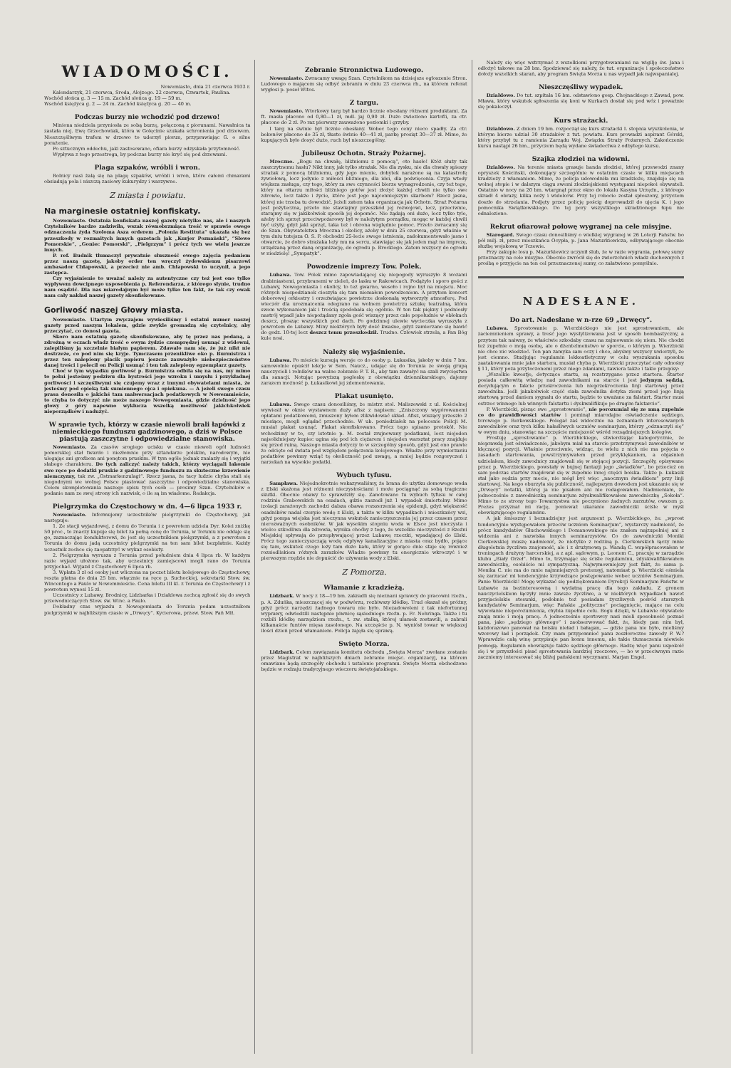WIADOMOŚCI.
Nowemiasto, dnia 21 czerwca 1933 r.
Kalendarzyk, 21 czerwca, Sroda, Alojzego. 22 czerwca, Czwartek, Paulina.
Wschód słońca g. 3 — 15 m. Zachód słońca g. 19 — 59 m.
Wschód księżyca g. 2 — 24 m. Zachód księżyca g. 20 — 40 m.
Podczas burzy nie wchodzić pod drzewo!
Miniona niedziela przyniosła ze sobą burzę, połączoną z piorunami. Nawałnica ta zastała niej. Ewę Grzechowiak, która w Golęcinie szukała schronienia pod drzewem. Nieszczęśliwym trafem w drzewo to uderzył piorun, przyprawiając G. o silne porażenie.
Po sztucznym oddechu, jaki zastosowano, ofiara burzy odzyskała przytomność.
Wypływa z tego przestroga, by podczas burzy nie kryć się pod drzewami.
Plaga szpaków, wróbli i wron.
Rolnicy nasi żalą się na plagę szpaków, wróbli i wron, które całemi chmarami obsiadują pola i niszczą zasiewy kukurydzy i warzywne.
Z miasta i powiatu.
Na marginesie ostatniej konfiskaty.
Nowemiasto. Ostatnia konfiskata naszej gazety nietylko nas, ale i naszych Czytelników bardzo zadziwiła, wszak równobrzmiąca treść w sprawie owego odznaczenia żyda Szoloma Asza orderem „Polonia Restituta” ukazała się bez przeszkody w rozmaitych innych gazetach jak „Kurjer Poznański”, ”Słowo Pomorskie”, „Goniec Pomorski”, „Pielgrzym” i prócz tych we wielu jeszcze innych.
P. ref. Budnik tłumaczył prywatnie słuszność owego zajęcia podaniem przez naszą gazetę, jakoby order ten wręczył żydowskiemu pisarzowi ambasador Chłapowski, a przecież nie amb. Chłapowski to uczynił, a jego zastępca.
Czy wyjaśnienie to uważać należy za autentyczne czy też jest ono tylko wypływem dowcipnego usposobienia p. Referendarza, z którego słynie, trudno nam osądzić. Dla nas miarodajnym być może tylko ten fakt, że tak czy owak nam cały nakład naszej gazety skonfiskowano.
Gorliwość naszej Głowy miasta.
Nowemiasto. Utartym zwyczajem wywiesiliśmy i ostatni numer naszej gazety przed naszym lokalem, gdzie zwykle gromadzą się czytelnicy, aby przeczytać, co donosi gazeta.
Skoro nam ostatnią gazetę skonfiskowano, aby tę przez nas podaną, a zdrożną w oczach władz treść o owym żydzie czemprędzej usunąć z widowni, zalepiliśmy ją szczelnie białym papierem. Zdawało nam się, że już nikt nie dostrzeże, co pod nim się kryje. Tymczasem przenikliwe oko p. Burmistrza i przez ten nalepiony placik papieru jeszcze zauważyło niebezpieczeństwo danej treści i polecił on Policji usunąć i ten tak zalepiony egzemplarz gazety.
Choć w tym wypadku gorliwość p. Burmistrza odbiła się na nas, my mimo to pełni jesteśmy podziwu dla bystrości jego wzroku i umysłu i przykładnej gorliwości i szczęśliwymi się czujemy wraz z innymi obywatelami miasta, że jesteśmy pod opieką tak sumiennego ojca i opiekuna. — A jeżeli swego czasu prasa donosiła o jakichś tam malwersacjach podatkowych w Nowemmieście, to chyba to dotyczyć nie może naszego Nowegomiasta, gdzie dzielność jego głowy z góry napewno wyklucza wszelką możliwość jakichkolwiek nieporządków i nadużyć.
W sprawie tych, którzy w czasie niewoli brali łapówki z niemieckiego funduszu gadzinowego, a dziś w Polsce piastują zaszczytne i odpowiedzialne stanowiska.
Nowemiasto. Za czasów srogiego ucisku w czasie niewoli ogół ludności pomorskiej stał twardo i niezłomnie przy sztandarze polskim, narodowym, nie ulegając ani groźbom ani ponętom pruskim. W tym ogóle jednak znalazły się i wyjątki słabego charakteru. Do tych zaliczyć należy takich, którzy wyciągali łakomie swe ręce po dodatki pruskie z gadzinowego funduszu za skuteczne krzewienie niemczyzny, tak zw. „Ostmarkenzulagi”. Rzecz jasna, że tacy ludzie chyba stali się niegodnymi we wolnej Polsce piastować zaszczytne i odpowiedzialne stanowiska. Celem skompletowania naszego spisu tych osób — prosimy Szan. Czytelników o podanie nam ze swej strony ich nazwisk, o ile są im wiadome. Redakcja.
Pielgrzymka do Częstochowy w dn. 4—6 lipca 1933 r.
Nowemiasto. Informujemy uczestników pielgrzymki do Częstochowy, jak następuje:
1. Ze stacji wyjazdowej, z domu do Torunia i z powrotem udziela Dyr. Kolei zniżkę 50 proc., to znaczy kupuje się bilet za pełną cenę do Torunia, w Toruniu nie oddaje się go, zaznaczając konduktorowi, że jest się uczestnikiem pielgrzymki, a z powrotem z Torunia do domu jadą uczestnicy pielgrzymki na ten sam bilet bezpłatnie. Każdy uczestnik zechce się zaopatrzyć w wykaz osobisty.
2. Pielgrzymka wyrusza z Torunia przed południem dnia 4 lipca rb. W każdym razie wyjazd ułożono tak, aby uczestnicy zamiejscowi mogli rano do Torunia przyjechać. Wyjazd z Częstochowy 6 lipca rb.
3. Wpłata 3 zł od osoby jest wliczona na poczet biletu kolejowego do Częstochowy, reszta płatna do dnia 25 bm. włącznie na ręce p. Suchockiej, sekretarki Stow. św. Wincentego a Paulo w Nowemmieście. Cena biletu III kl. z Torunia do Częstochowy i z powrotem wynosi 15 zł.
Uczestnicy z Lubawy, Brodnicy, Lidzbarka i Działdowa zechcą zgłosić się do swych przewodniczących Stow. św. Winc. a Paulo.
Dokładny czas wyjazdu z Nowegomiasta do Torunia podam uczestnikom pielgrzymki w najbliższym czasie w „Drwęcy”. Kycierowa, przew. Stow. Pań Mił.
Zebranie Stronnictwa Ludowego.
Nowemiasto. Zwracamy uwagę Szan. Czytelnikom na dzisiejsze ogłoszenie Stron. Ludowego o mającem się odbyć zebraniu w dniu 23 czerwca rb., na którem referat wygłosi p. poseł Witos.
Z targu.
Nowemiasto. Wtorkowy targ był bardzo licznie obesłany różnemi produktami. Za ft. masła płacono od 0,80—1 zł, mdl. jaj 0,90 zł. Dużo zwieziono kartofli, za ctr. płacono do 2 zł. Po raz pierwszy zauważono poziomki i grzyby.
I targ na świnie był licznie obesłany. Wobec tego ceny nieco spadły. Za ctr. bekonów płacono do 35 zł, tłuste świnie 40—41 zł, parkę prosiąt 30—37 zł. Mimo, że kupujących było dosyć dużo, ruch był nieszczególny.
Jubileusz Ochotn. Straży Pożarnej.
Mroczno. „Bogu na chwałę, bliźniemu z pomocą”, oto hasło! Któż służy tak zaszczytnemu hasłu? Nikt inny, jak tylko strażak. Nie dla zysku, nie dla chwały spieszy strażak z pomocą bliźniemu, gdy jego mienie, dobytek narażone są na katastrofę żywiołową, lecz jedynie z miłości bliźniego, dla idei, dla poświęcenia. Czyja wtedy większa zasługa, czy tego, który za swe czynności bierze wynagrodzenie, czy też tego, który na ołtarzu miłości bliźniego gotów jest złożyć każdej chwili nie tylko swe zdrowie, lecz także i życie, które jest jego najcenniejszym skarbem? Rzecz jasna, której nie trzeba tu dowodzić. Jeżeli zatem taka organizacja jak Ochotn. Straż Pożarna jest pożyteczna, przeto nie stawiajmy przeszkód jej rozwojowi, lecz, przeciwnie, starajmy się w jakikolwiek sposób jej dopomóc. Nie żądają oni dużo, lecz tylko tyle, ażeby ich sprzęt przeciwpożarowy był w należytym porządku, mogąc w każdej chwili być użyty, gdyż jaki sprzęt, taka też i obrona względnie pomoc. Przeto zwracamy się do Szan. Obywatelstwa Mroczna i okolicy, ażeby w dniu 25 czerwca, gdyż właśnie w tym dniu tutejsza O. S. P. obchodzi 25-lecie swego istnienia, zadokumentowało jasno i otwarcie, że dobro strażaka leży mu na sercu, stawiając się jak jeden mąż na imprezę, urządzaną przez daną organizację, do ogrodu p. Brockiego. Zatem wszyscy do ogrodu w niedzielę! „Sympatyk”.
Powodzenie imprezy Tow. Polek.
Lubawa. Tow. Polek mimo zapowiadającej się niepogody wyruszyło 8 wozami drabiniastemi, przybranemi w zieleń, do lasku w Rakowicach. Podążyło i sporo gości z Lubawy, Nowegomiasta i okolicy, to też gwarno, wesoło i rojno był na miejscu. Moc różnych niespodzianek cieszyła się tam niemałem powodzeniem. A przytem koncert doborowej orkiestry i orzeźwiające powietrze doskonałą wytworzyły atmosferę. Pod wieczór dla urozmaicenia odegrano na wolnem powietrzu sztukę teatralną, która swem wykonaniem jak i treścią spodobała się ogólnie. W ten tak piękny i podniosły nastrój wpadł jako niepożądany zgoła gość wiszący przez całe popołudnie w obłokach deszcz, płosząc wszystkich pod dach. Po godzinnej ulewie wycieczka wyruszyła z powrotem do Lubawy. Miny niektórych były dość kwaśne, gdyż zamierzano się bawić do godz. 10-tej lecz deszcz temu przeszkodził. Trudno. Człowiek strzela, a Pan Bóg kule nosi.
Należy się wyjaśnienie.
Lubawa. Po mieście kursują wersje co do osoby p. Łukasika, jakoby w dniu 7 bm. samowolnie opuścił lekcje w Sem. Naucz., udając się do Torunia ze swoją grupą nauczycieli i rolników na walne zebranie P. T. R., aby tam zawałyć na szali zwycięstwa dla sanacji. Notując powyższą pogłoskę z obowiązku dziennikarskiego, dajemy zarazem możność p. Łukasikowi jej zdementowania.
Plakat usunięto.
Lubawa. Swego czasu donosiliśmy, że mistrz stol. Maliszewski z ul. Kościelnej wywiesił w oknie wystawnem duży afisz z napisem: „Zniszczony wygórowanemi opłatami podatkowemi, zmuszony byłem zlikwidować skład. Afisz, wiszący przeszło 2 miesiące, mogli oglądać przechodnie. W ub. poniedziałek na polecenie Policji M. musiał plakat usunąć. Plakat skonfiskowano. Prócz tego spisano protokół. Nie wchodzimy w to, czy istotnie p. M. został zrujnowany podatkami, lecz niejeden najsolidniejszy kupiec ugina się pod ich ciężarem i niejeden warsztat pracy znajduje się przed ruiną. Naszego miasta dotyczy to w szczególny sposób, gdyż jest ono prawie że odcięte od świata pod względem połączenia kolejowego. Władze przy wymierzaniu podatków powinny wziąć tę okoliczność pod uwagę, a mniej będzie rozgoryczeń i narzekań na wysokie podatki.
Wybuch tyfusu.
Sampława. Niejednokrotnie wskazywaliśmy, że brana do użytku domowego woda z Elski skażona jest różnemi nieczystościami i może pociągnąć za sobą tragiczne skutki. Obecnie obawy te sprawdziły się. Zanotowano tu wybuch tyfusu w całej rodzinie Grabowskich na osadach, gdzie zaszedł już 1 wypadek śmiertelny. Mimo izolacji zarażonych zachodzi dalsza obawa rozszerzenia się epidemji, gdyż większość osadników nadal czerpie wodę z Elski, a także w kilku wypadkach i mieszkańcy wsi, gdyż pompa wiejska jest nieczynna wskutek zanieczyszczenia jej przez czasem przez nierozważnych osobników. W jak wysokim stopniu woda w Elsce jest nieczysta i wielce szkodliwa dla zdrowia, wynika choćby z tego, że wszelkie nieczystości z Rzeźni Miejskiej spływają do przepływającej przez Lubawę rzeczki, wpadającej do Elski. Prócz tego zanieczyszczają wodę odpływy kanalizacyjne z miasta oraz bydło, pojące się tam, wskutek czego leży tam dużo kału, który w gorące dnie staje się również rozsiedliskiem różnych zarazków. Władze powinny tu energicznie wkroczyć i w pierwszym rzędzie nie dopuścić do używania wody z Elski.
Z Pomorza.
Włamanie z kradzieżą.
Lidzbark. W nocy z 18—19 bm. zakradli się nieznani sprawcy do pracowni rzeźn., p. A. Zduńka, mieszczącej się w podwórzu, rozbiwszy kłódkę. Trud okazał się próżny, gdyż prócz narzędzi żadnego towaru nie było. Niezadowoleni z tak niefortunnej wyprawy, odwiedzili następnie piwnicę sąsiedniego rzeźn. p. Fr. Nehringa. Także i tu rozbili kłódkę narzędziem rzeźn., t. zw. stalką, której ułamek zostawili, a zabrali kilkanaście funtów mięsa zasolonego. Na szczęście p. N. wyniósł towar w większej ilości dzień przed włamaniem. Policja zajęła się sprawą.
Swięto Morza.
Lidzbark. Celem zawiązania komitetu obchodu „Swięta Morza” zwołane zostanie przez Magistrat w najbliższych dniach zebranie miejsc. organizacyj, na którem omawiane będą szczegóły obchodu i ustalenie programu. Swięto Morza obchodzone będzie w rodzaju tradycyjnego wieczoru świętojańskiego.
Należy się więc wstrzymać z wszelkiemi przygotowaniami na wigilję św. Jana i odłożyć takowe na 28 bm. Spodziewać się należy, że tut. organizacje i społeczeństwo dołoży wszelkich starań, aby program Swięta Morza u nas wypadł jak najwspanialej.
Nieszczęśliwy wypadek.
Działdowo. Do tut. szpitala 16 bm. odstawiono gosp. Chojnackiego z Zawad, pow. Mława, który wskutek spłoszenia się koni w Kurkach dostał się pod wóz i poważnie się pokaleczył.
Kurs strażacki.
Działdowo. Z dniem 19 bm. rozpoczął się kurs strażacki I. stopnia wyszkolenia, w którym bierze udział 30 strażaków z tut. powiatu. Kurs prowadzi aspirant Górski, który przybył tu z ramienia Zarządu Woj. Związku Straży Pożarnych. Zakończenie kursu nastąpi 26 bm., przyczem będą wydane świadectwa z odbytego kursu.
Szajka złodziei na widowni.
Działdowo. Na terenie miasta grasuje banda złodziei, której przewodzi znany opryszek Kościński, dokonujący szczególnie w ostatnim czasie w kilku miejscach kradzieży z włamaniem. Mimo, że policja udowodniła mu kradzieże, znajduje się na wolnej stopie i w dalszym ciągu swemi złodziejskiemi występami niepokoi obywateli. Ostatnio w nocy na 20 bm. wtargnął przez okno do lokalu Kasyna Urzędn., z którego skradł 4 obrazy, kilka noży i widelców. Przy tej robocie został spłoszony, przyczem doszło do strzelania. Podjęty przez policję pościg doprowadził do ujęcia K. i jego pomocnika Swiątkowskiego. Do tej pory wszystkiego skradzionego łupu nie odnaleziono.
Rekrut ofiarował połowę wygranej na cele misyjne.
Starogard. Swego czasu donosiliśmy o wielkiej wygranej w 26 Loterji Państw. bo pół milj. zł, przez mieszkańca Ocypła, p. Jana Mazurkiewicza, odbywającego obecnie służbę wojskową w Tczewie.
Przy zakupie losu p. Mazurkiewicz uczynił ślub, że w razie wygrania, połowę sumy przeznaczy na cele misyjne. Obecnie zwrócił się do zwierzchnich władz duchownych z prośbą o przyjęcie na ten cel przeznaczonej sumy, co załatwiono pomyślnie.
NADESŁANE.
Do art. Nadesłane w n-rze 69 „Drwęcy“.
Lubawa. Sprostowanie p. Wierzbickiego nie jest sprostowaniem, ale zaciemnieniem sprawy, a treść jego wystylizowana jest w sposób bombastyczny, a przytem tak naiwny, że właściwie szkodaby czasu na zajmowanie się niem. Nie chodzi też zupełnie o moją osobę, ale o dżentelmeństwo w sporcie, o którym p. Wierzbicki nie chce nic wiedzieć. Ten pan zamyka sam oczy i chce, abyśmy wszyscy uwierzyli, że jest ciemno. Studjując regulamin lekkoatletyczny w celu wyszukania sposobu zaatakowania mnie jako startera, musiał chyba p. Wierzbicki przeczytać cały odnośny § 11, który poza przytoczonemi przez niego zdaniami, zawiera także i takie przepisy:
„Wszelkie kwestje, dotyczące startu, są rozstrzygane przez startera. Starter posiada całkowitą władzę nad zawodnikami na starcie i jest jedynym sędzią, decydującym o fakcie przekroczenia lub nieprzekroczenia linji startowej przez zawodnika. Jeśli jakakolwiek część ciała zawodnika dotyka ziemi przed jego linją startową przed daniem sygnału do startu, będzie to uważane za falstart. Starter musi ostrzec winnego lub winnych falstartu i dyskwalifikuje po drugim falstarcie“.
P. Wierzbicki, pisząc swe „sprostowanie”, nie porozumiał się ze mną zupełnie co do prawidłowości startów i pominął miarodajne oświadczenie sędziego, torowego p. Berkowskiego. Polegał zaś widocznie na zeznaniach interesowanych zawodników oraz tych kilku hałaśliwych uczniów seminarjum, którzy „odznaczyli się” w owym dniu, stanowiąc na szczęście mniejszość wśród rozsądniejszych kolegów.
Prostuję „sprostowanie” p. Wierzbickiego, stwierdzając kategorycznie, że nieprawdą jest oświadczenie, jakobym miał na starcie przetrzymywać zawodników w klęczącej pozycji. Właśnie przeciwnie, widząc, że wielu z nich nie ma pojęcia o zasadach startowania, powstrzymywałem przed przyklękaniem, a objaśnień udzielałem, kiedy zawodnicy znajdowali się w stojącej pozycji. Szczegóły, opisywane przez p. Wierzbickiego, powstały w bujnej fantazji jego „świadków”, bo przecież on sam podczas startów znajdował się w zupełnie innej części boiska. Także p. Łukasik stał jako sędzia przy mecie, nie mógł być więc „naocznym świadkiem” przy linji startowej. Na kogo oburzyła się publiczność, najlepszym dowodem jest ukazanie się w „Drwęcy” notatki, której ja nie pisałem ani nie redagowałem. Nadmieniam, że jednocześnie z zawodniczką seminarjum zdyskwalifikowałem zawodniczkę „Sokoła”. Mimo to ze strony tego Towarzystwa nie poczyniono żadnych zarzutów, owszem p. Prezes przyznał mi rację, ponieważ ukaranie zawodniczki ściśle w myśl obowiązującego regulaminu.
A jak śmieszny i beznadziejny jest argument p. Wierzbickiego, że: „wprost tendencyjnie występowałem przeciw uczniom Seminarjum”, wystarczy nadmienić, że prócz kandydatów Głuchowskiego i Domanowskiego nie znałem najzupełniej ani z widzenia ani z nazwiska innych seminarzystów. Co do zawodniczki Moniki Cierkowskiej muszę nadmienić, że nietylko z rodziną p. Cierkowskich łączy mnie długoletnia życzliwa znajomość, ale i z drużynową p. Wandą C. współpracowałem w treningach drużyny harcerskiej, a z apl. sądowym, p. Leonem C., pracuję w zarządzie klubu „Biały Orzeł”. Mimo to, trzymając się ściśle regulaminu, zdyskwalifikowałem zawodniczkę, osobiście mi sympatyczną. Najwymowniejszy jest fakt, że sama p. Monika C. nie ma do mnie najmniejszych pretensyj, natomiast p. Wierzbicki ośmiela się zarzucać mi tendencyjnie krzywdzące postępowanie wobec uczniów Seminarjum. Panie Wierzbicki! Mogę wykazać się podziękowaniem Dyrekcji Seminarjum Państw. w Lubawie za bezinteresowną i wydatną pracę dla tego zakładu. Z gronem nauczycielskiem łączyły mnie zawsze życzliwe, a w niektórych wypadkach nawet przyjacielskie stosunki, podobnie też posiadam życzliwych pośród starszych kandydatów Seminarjum, więc Pańskie „polityczne” pociągnięcie, mające na celu wywołanie nieporozumienia, chybia zupełnie celu. Bogu dzięki, w Lubawie obywatele znają mnie i moją pracę. A jednocześnie sportowcy nasi mieli sposobność poznać pana, jako „sędziego głównego” i zaobserwować fakt, że, kiedy pan nim był, każdorazowo panował na boisku nieład i bałagan, — gdzie pana nie było, mieliśmy wzorowy ład i porządek. Czy mam przypomnieć panu zeszłoroczne zawody P. W.? Wprawdzie całą winę przypisuje pan komu innemu, ale takie tłumaczenia niewiele pomogą. Regulamin obowiązuje także sędziego głównego. Radzę więc panu uspokoić się i w przyszłości pisać sprostowania bardziej rzeczowo, — bo w przeciwnym razie zaczniemy interesować się bliżej pańskiemi wyczynami. Marjan Engel.